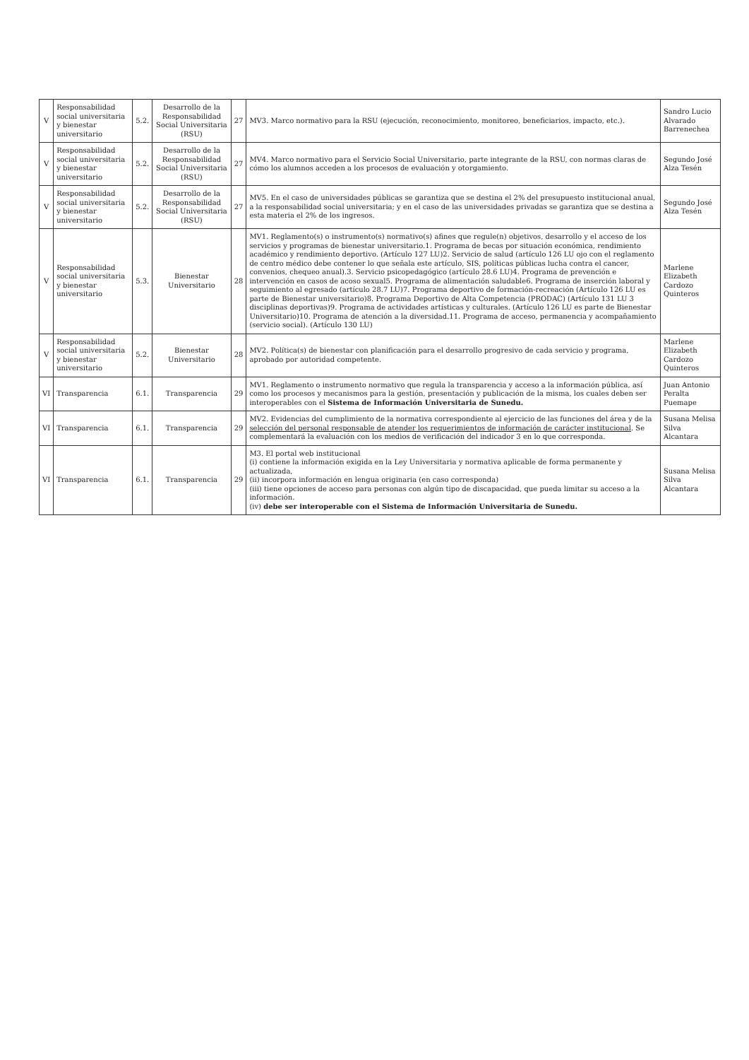| V | Responsabilidad social universitaria y bienestar universitario | 5.2. | Desarrollo de la Responsabilidad Social Universitaria (RSU) | 27 | MV3. Marco normativo para la RSU (ejecución, reconocimiento, monitoreo, beneficiarios, impacto, etc.). | Sandro Lucio Alvarado Barrenechea |
| V | Responsabilidad social universitaria y bienestar universitario | 5.2. | Desarrollo de la Responsabilidad Social Universitaria (RSU) | 27 | MV4. Marco normativo para el Servicio Social Universitario, parte integrante de la RSU, con normas claras de cómo los alumnos acceden a los procesos de evaluación y otorgamiento. | Segundo José Alza Tesén |
| V | Responsabilidad social universitaria y bienestar universitario | 5.2. | Desarrollo de la Responsabilidad Social Universitaria (RSU) | 27 | MV5. En el caso de universidades públicas se garantiza que se destina el 2% del presupuesto institucional anual, a la responsabilidad social universitaria; y en el caso de las universidades privadas se garantiza que se destina a esta materia el 2% de los ingresos. | Segundo José Alza Tesén |
| V | Responsabilidad social universitaria y bienestar universitario | 5.3. | Bienestar Universitario | 28 | MV1. Reglamento(s) o instrumento(s) normativo(s) afines que regule(n) objetivos, desarrollo y el acceso de los servicios y programas de bienestar universitario.1. Programa de becas por situación económica, rendimiento académico y rendimiento deportivo. (Artículo 127 LU)2. Servicio de salud (artículo 126 LU ojo con el reglamento de centro médico debe contener lo que señala este artículo, SIS, políticas públicas lucha contra el cancer, convenios, chequeo anual).3. Servicio psicopedagógico (artículo 28.6 LU)4. Programa de prevención e intervención en casos de acoso sexual5. Programa de alimentación saludable6. Programa de inserción laboral y seguimiento al egresado (artículo 28.7 LU)7. Programa deportivo de formación-recreación (Artículo 126 LU es parte de Bienestar universitario)8. Programa Deportivo de Alta Competencia (PRODAC) (Artículo 131 LU 3 disciplinas deportivas)9. Programa de actividades artísticas y culturales. (Artículo 126 LU es parte de Bienestar Universitario)10. Programa de atención a la diversidad.11. Programa de acceso, permanencia y acompañamiento (servicio social). (Artículo 130 LU) | Marlene Elizabeth Cardozo Quinteros |
| V | Responsabilidad social universitaria y bienestar universitario | 5.2. | Bienestar Universitario | 28 | MV2. Política(s) de bienestar con planificación para el desarrollo progresivo de cada servicio y programa, aprobado por autoridad competente. | Marlene Elizabeth Cardozo Quinteros |
| VI | Transparencia | 6.1. | Transparencia | 29 | MV1. Reglamento o instrumento normativo que regula la transparencia y acceso a la información pública, así como los procesos y mecanismos para la gestión, presentación y publicación de la misma, los cuales deben ser interoperables con el Sistema de Información Universitaria de Sunedu. | Juan Antonio Peralta Puemape |
| VI | Transparencia | 6.1. | Transparencia | 29 | MV2. Evidencias del cumplimiento de la normativa correspondiente al ejercicio de las funciones del área y de la selección del personal responsable de atender los requerimientos de información de carácter institucional . Se complementará la evaluación con los medios de verificación del indicador 3 en lo que corresponda. | Susana Melisa Silva Alcantara |
| VI | Transparencia | 6.1. | Transparencia | 29 | M3. El portal web institucional (i) contiene la información exigida en la Ley Universitaria y normativa aplicable de forma permanente y actualizada, (ii) incorpora información en lengua originaria (en caso corresponda) (iii) tiene opciones de acceso para personas con algún tipo de discapacidad, que pueda limitar su acceso a la información. (iv) debe ser interoperable con el Sistema de Información Universitaria de Sunedu. | Susana Melisa Silva Alcantara |